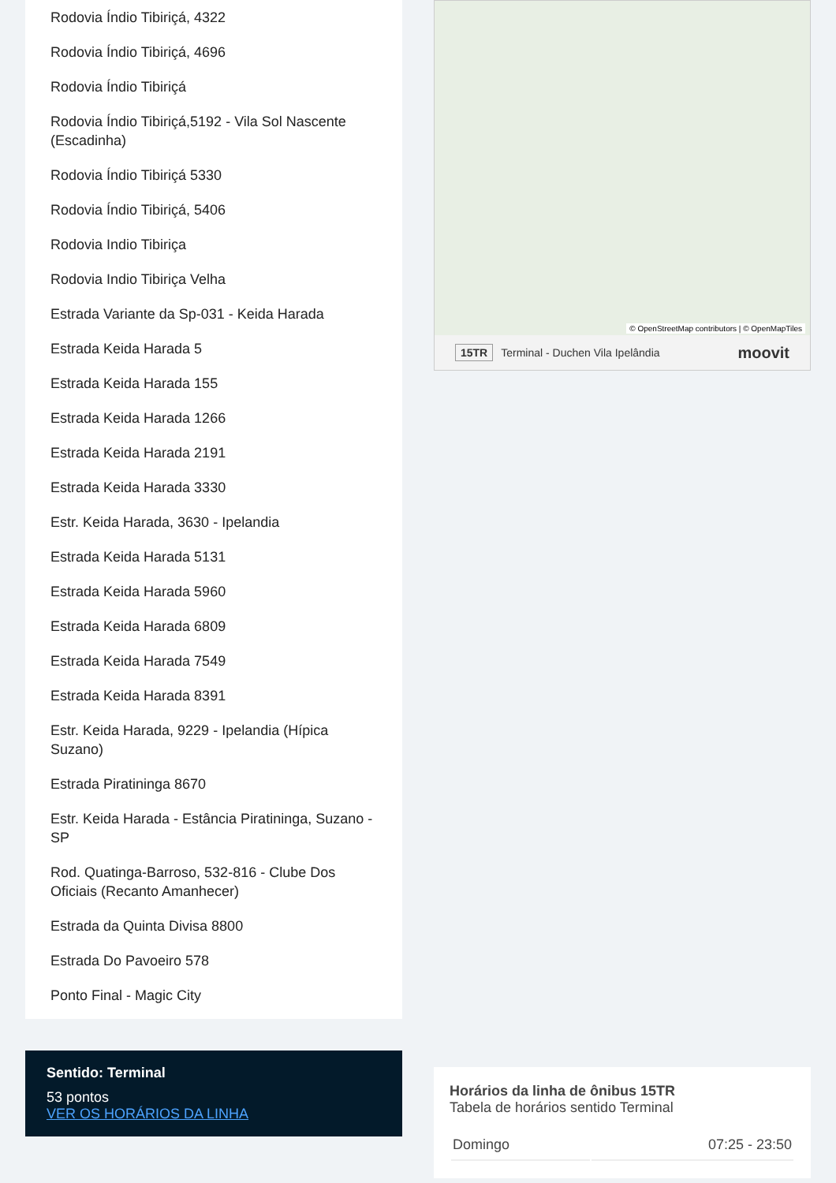Rodovia Índio Tibiriçá, 4322
Rodovia Índio Tibiriçá, 4696
Rodovia Índio Tibiriçá
Rodovia Índio Tibiriçá,5192 - Vila Sol Nascente (Escadinha)
Rodovia Índio Tibiriçá 5330
Rodovia Índio Tibiriçá, 5406
Rodovia Indio Tibiriça
Rodovia Indio Tibiriça Velha
Estrada Variante da Sp-031 - Keida Harada
Estrada Keida Harada 5
Estrada Keida Harada 155
Estrada Keida Harada 1266
Estrada Keida Harada 2191
Estrada Keida Harada 3330
Estr. Keida Harada, 3630 - Ipelandia
Estrada Keida Harada 5131
Estrada Keida Harada 5960
Estrada Keida Harada 6809
Estrada Keida Harada 7549
Estrada Keida Harada 8391
Estr. Keida Harada, 9229 - Ipelandia (Hípica Suzano)
Estrada Piratininga 8670
Estr. Keida Harada - Estância Piratininga, Suzano - SP
Rod. Quatinga-Barroso, 532-816 - Clube Dos Oficiais (Recanto Amanhecer)
Estrada da Quinta Divisa 8800
Estrada Do Pavoeiro 578
Ponto Final - Magic City
Sentido: Terminal
53 pontos
VER OS HORÁRIOS DA LINHA
© OpenStreetMap contributors | © OpenMapTiles
15TR Terminal - Duchen Vila Ipelândia moovit
Horários da linha de ônibus 15TR
Tabela de horários sentido Terminal
| Domingo | 07:25 - 23:50 |